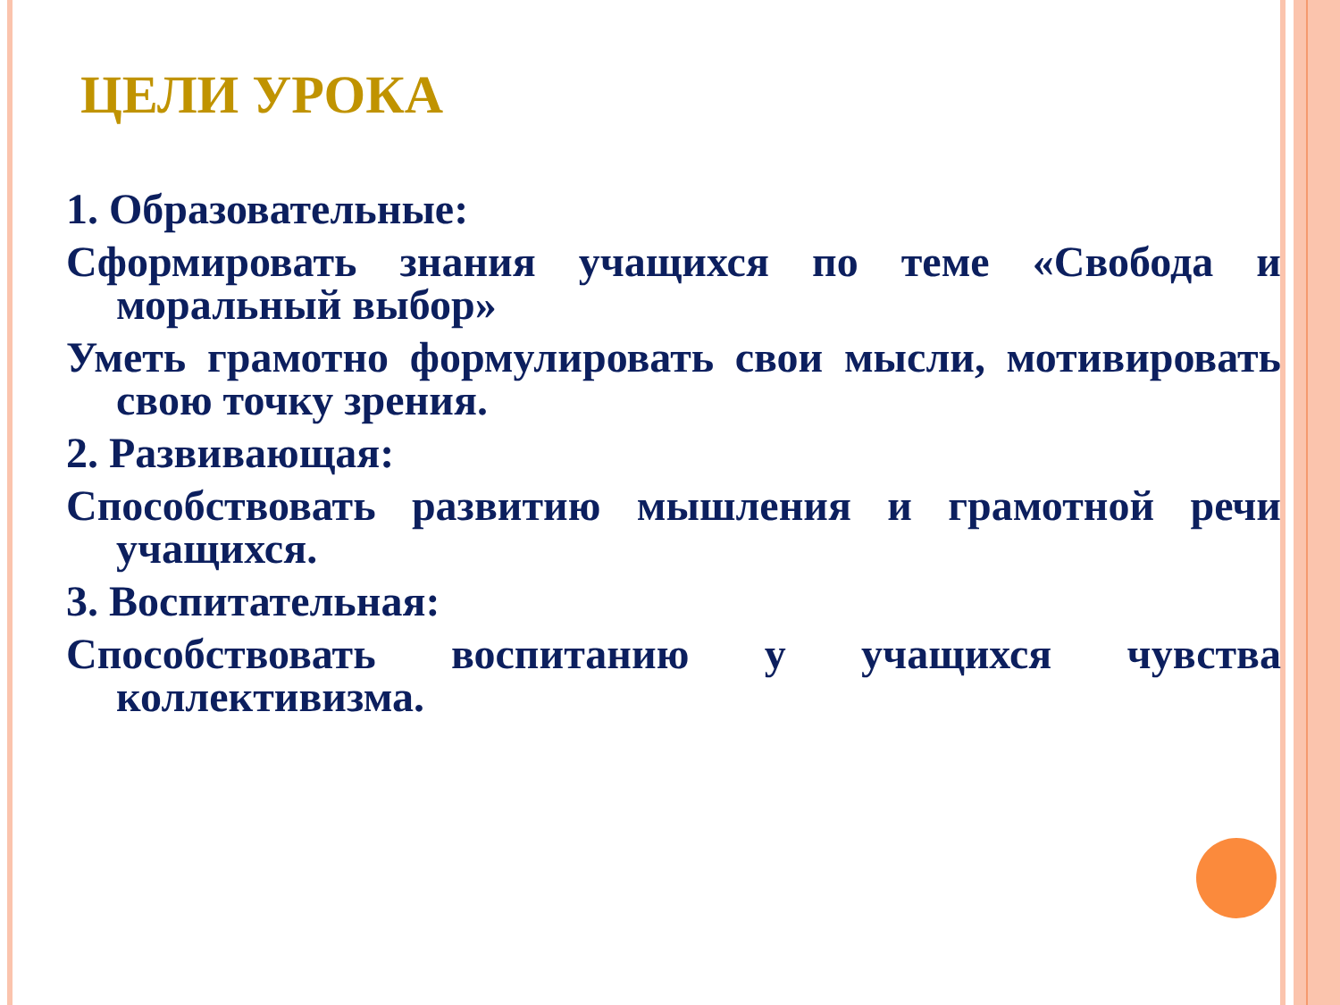ЦЕЛИ УРОКА
1. Образовательные:
Сформировать знания учащихся по теме «Свобода и моральный выбор»
Уметь грамотно формулировать свои мысли, мотивировать свою точку зрения.
2. Развивающая:
Способствовать развитию мышления и грамотной речи учащихся.
3. Воспитательная:
Способствовать воспитанию у учащихся чувства коллективизма.